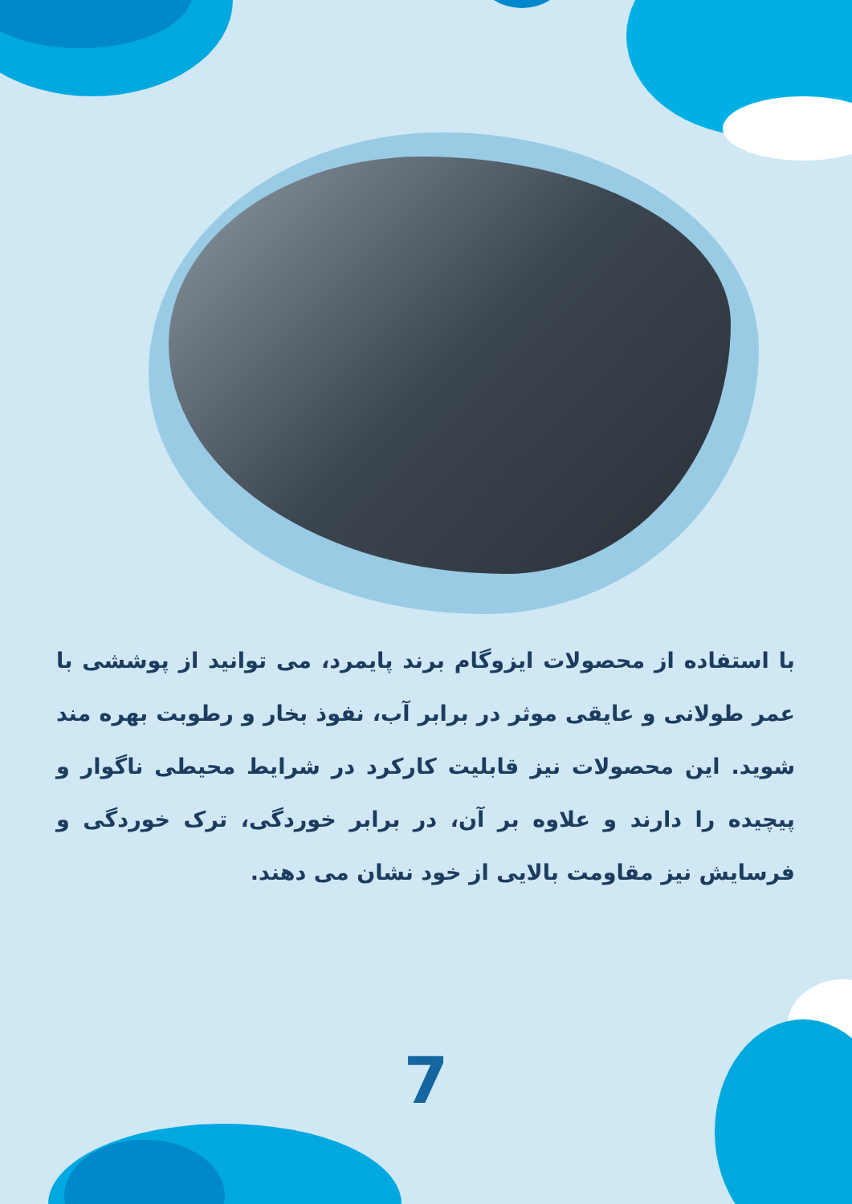با استفاده از محصولات ایزوگام برند پایمرد، می توانید از پوششی با عمر طولانی و عایقی موثر در برابر آب، نفوذ بخار و رطوبت بهره مند شوید. این محصولات نیز قابلیت کارکرد در شرایط محیطی ناگوار و پیچیده را دارند و علاوه بر آن، در برابر خوردگی، ترک خوردگی و فرسایش نیز مقاومت بالایی از خود نشان می دهند.
7